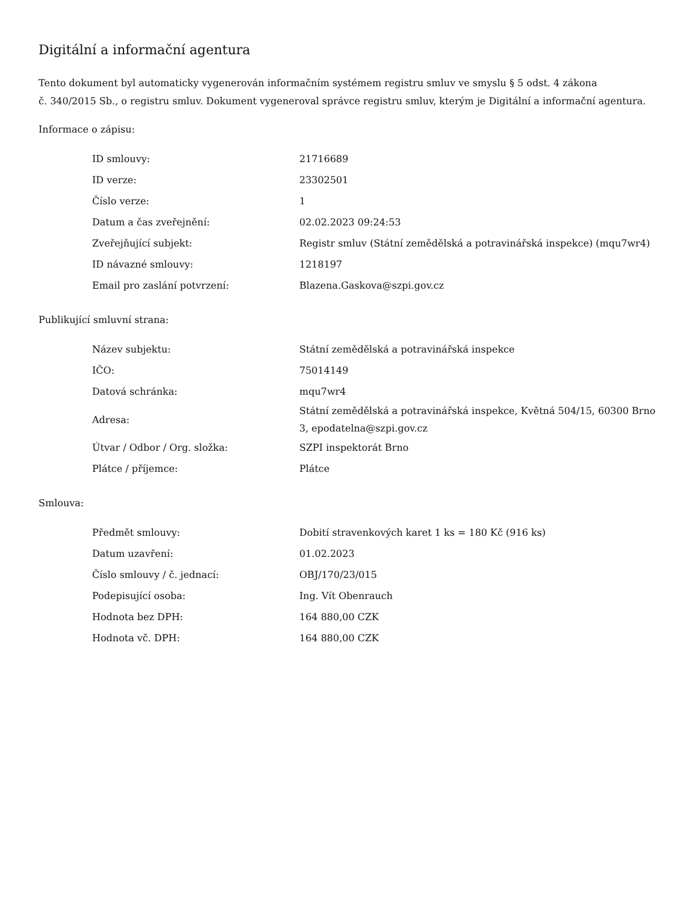Digitální a informační agentura
Tento dokument byl automaticky vygenerován informačním systémem registru smluv ve smyslu § 5 odst. 4 zákona
č. 340/2015 Sb., o registru smluv. Dokument vygeneroval správce registru smluv, kterým je Digitální a informační agentura.
Informace o zápisu:
| ID smlouvy: | 21716689 |
| ID verze: | 23302501 |
| Číslo verze: | 1 |
| Datum a čas zveřejnění: | 02.02.2023 09:24:53 |
| Zveřejňující subjekt: | Registr smluv (Státní zemědělská a potravinářská inspekce) (mqu7wr4) |
| ID návazné smlouvy: | 1218197 |
| Email pro zaslání potvrzení: | Blazena.Gaskova@szpi.gov.cz |
Publikující smluvní strana:
| Název subjektu: | Státní zemědělská a potravinářská inspekce |
| IČO: | 75014149 |
| Datová schránka: | mqu7wr4 |
| Adresa: | Státní zemědělská a potravinářská inspekce, Květná 504/15, 60300 Brno 3, epodatelna@szpi.gov.cz |
| Útvar / Odbor / Org. složka: | SZPI inspektorát Brno |
| Plátce / příjemce: | Plátce |
Smlouva:
| Předmět smlouvy: | Dobití stravenkových karet 1 ks = 180 Kč (916 ks) |
| Datum uzavření: | 01.02.2023 |
| Číslo smlouvy / č. jednací: | OBJ/170/23/015 |
| Podepisující osoba: | Ing. Vít Obenrauch |
| Hodnota bez DPH: | 164 880,00 CZK |
| Hodnota vč. DPH: | 164 880,00 CZK |